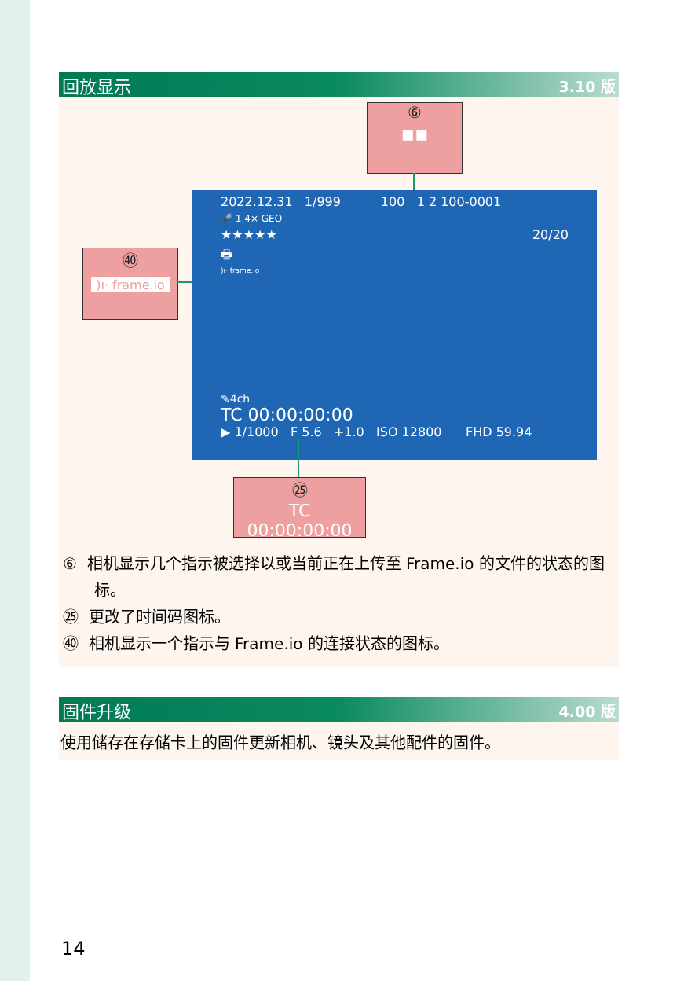回放显示 3.10 版
⑥
▪▪
㊵
)ı· frame.io
2022.12.31 1/999 100 1 2 100-0001
🎤 1.4× GEO
★★★★★ 20/20
🖶
)ı· frame.io
✎4ch
TC 00:00:00:00
▶ 1/1000 F 5.6 +1.0 ISO 12800 FHD 59.94
㉕
TC 00:00:00:00
⑥ 相机显示几个指示被选择以或当前正在上传至 Frame.io 的文件的状态的图标。
㉕ 更改了时间码图标。
㊵ 相机显示一个指示与 Frame.io 的连接状态的图标。
固件升级 4.00 版
使用储存在存储卡上的固件更新相机、镜头及其他配件的固件。
14